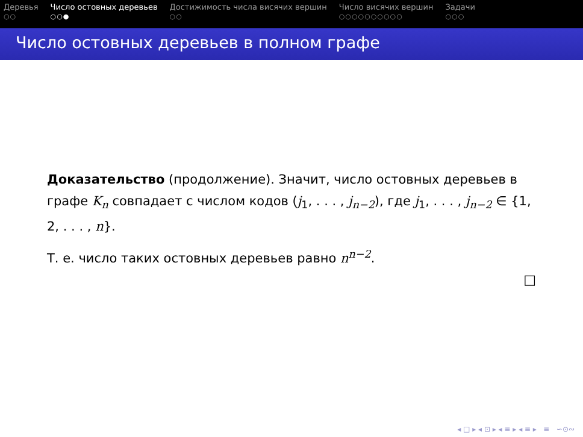Деревья
○○
Число остовных деревьев
○○●
Достижимость числа висячих вершин
○○
Число висячих вершин
○○○○○○○○○○
Задачи
○○○
Число остовных деревьев в полном графе
Доказательство (продолжение). Значит, число остовных деревьев в графе K<sub>n</sub> совпадает с числом кодов (j<sub>1</sub>, . . . , j<sub>n−2</sub>), где j<sub>1</sub>, . . . , j<sub>n−2</sub> ∈ {1, 2, . . . , n}.
Т. е. число таких остовных деревьев равно n<sup>n−2</sup>.
□
◂ □ ▸ ◂ ⊡ ▸ ◂ ≡ ▸ ◂ ≡ ▸ ≡ ∽⊙∾